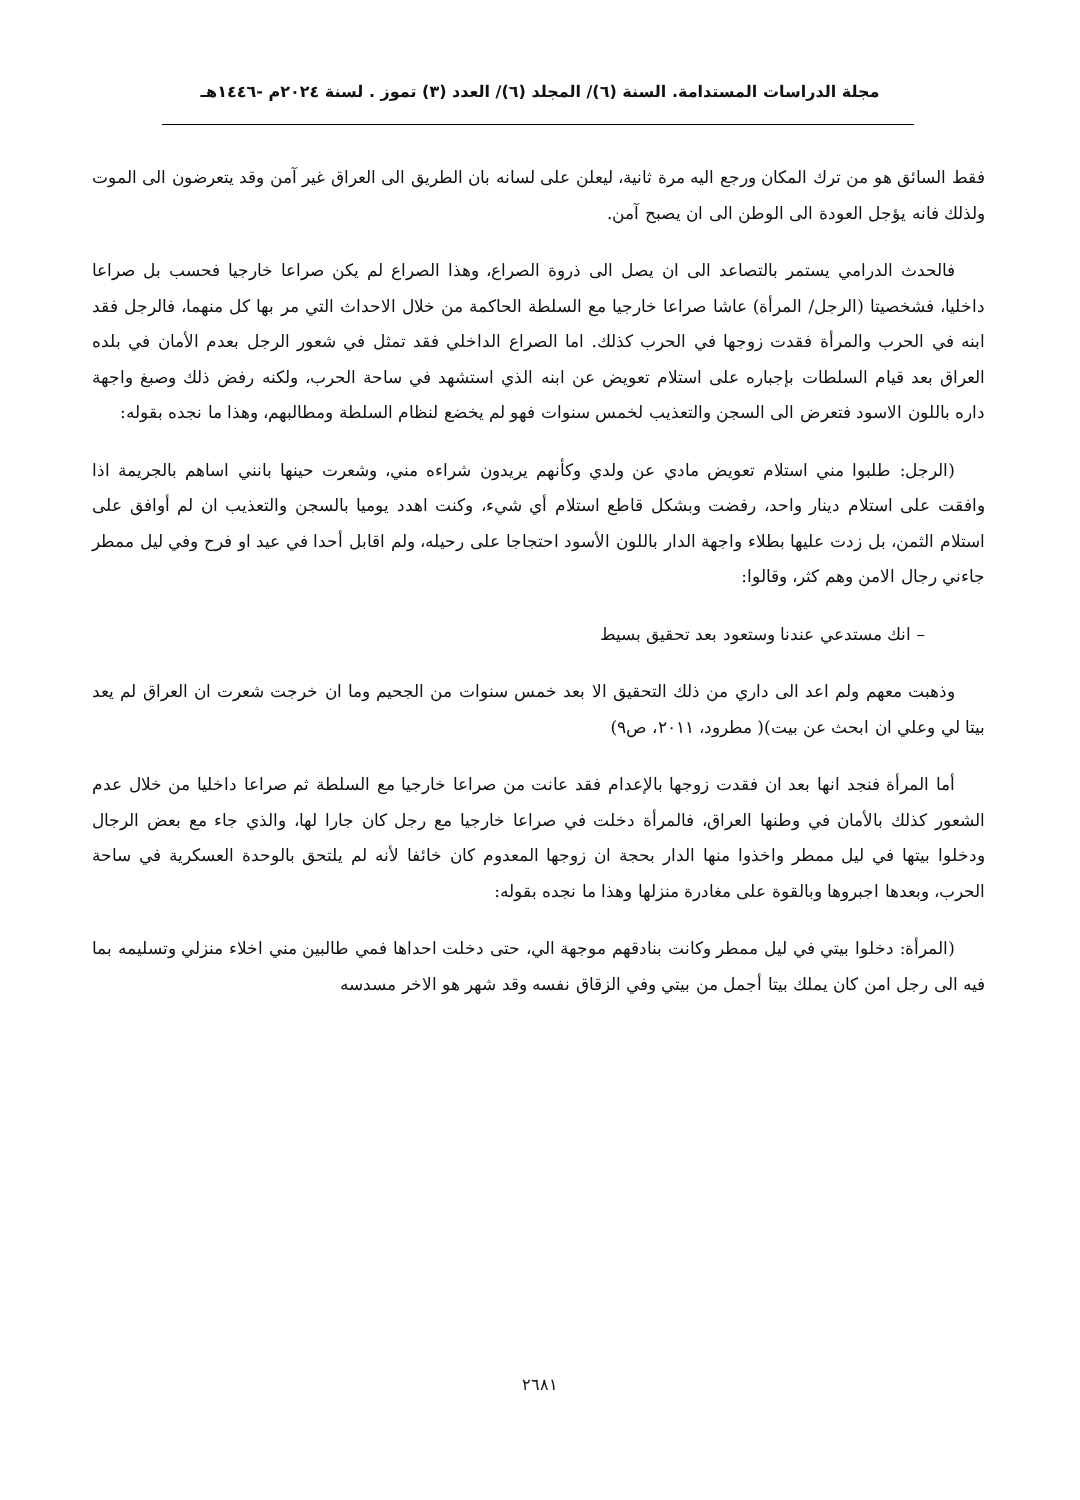مجلة الدراسات المستدامة. السنة (٦)/ المجلد (٦)/ العدد (٣) تموز . لسنة ٢٠٢٤م -١٤٤٦هـ
فقط السائق هو من ترك المكان ورجع اليه مرة ثانية، ليعلن على لسانه بان الطريق الى العراق غير آمن وقد يتعرضون الى الموت ولذلك فانه يؤجل العودة الى الوطن الى ان يصبح آمن.
فالحدث الدرامي يستمر بالتصاعد الى ان يصل الى ذروة الصراع، وهذا الصراع لم يكن صراعا خارجيا فحسب بل صراعا داخليا، فشخصيتا (الرجل/ المرأة) عاشا صراعا خارجيا مع السلطة الحاكمة من خلال الاحداث التي مر بها كل منهما، فالرجل فقد ابنه في الحرب والمرأة فقدت زوجها في الحرب كذلك. اما الصراع الداخلي فقد تمثل في شعور الرجل بعدم الأمان في بلده العراق بعد قيام السلطات بإجباره على استلام تعويض عن ابنه الذي استشهد في ساحة الحرب، ولكنه رفض ذلك وصبغ واجهة داره باللون الاسود فتعرض الى السجن والتعذيب لخمس سنوات فهو لم يخضع لنظام السلطة ومطالبهم، وهذا ما نجده بقوله:
(الرجل: طلبوا مني استلام تعويض مادي عن ولدي وكأنهم يريدون شراءه مني، وشعرت حينها بانني اساهم بالجريمة اذا وافقت على استلام دينار واحد، رفضت وبشكل قاطع استلام أي شيء، وكنت اهدد يوميا بالسجن والتعذيب ان لم أوافق على استلام الثمن، بل زدت عليها بطلاء واجهة الدار باللون الأسود احتجاجا على رحيله، ولم اقابل أحدا في عيد او فرح وفي ليل ممطر جاءني رجال الامن وهم كثر، وقالوا:
– انك مستدعي عندنا وستعود بعد تحقيق بسيط
وذهبت معهم ولم اعد الى داري من ذلك التحقيق الا بعد خمس سنوات من الجحيم وما ان خرجت شعرت ان العراق لم يعد بيتا لي وعلي ان ابحث عن بيت)( مطرود، ٢٠١١، ص٩)
أما المرأة فنجد انها بعد ان فقدت زوجها بالإعدام فقد عانت من صراعا خارجيا مع السلطة ثم صراعا داخليا من خلال عدم الشعور كذلك بالأمان في وطنها العراق، فالمرأة دخلت في صراعا خارجيا مع رجل كان جارا لها، والذي جاء مع بعض الرجال ودخلوا بيتها في ليل ممطر واخذوا منها الدار بحجة ان زوجها المعدوم كان خائفا لأنه لم يلتحق بالوحدة العسكرية في ساحة الحرب، وبعدها اجبروها وبالقوة على مغادرة منزلها وهذا ما نجده بقوله:
(المرأة: دخلوا بيتي في ليل ممطر وكانت بنادقهم موجهة الي، حتى دخلت احداها فمي طالبين مني اخلاء منزلي وتسليمه بما فيه الى رجل امن كان يملك بيتا أجمل من بيتي وفي الزقاق نفسه وقد شهر هو الاخر مسدسه
٢٦٨١